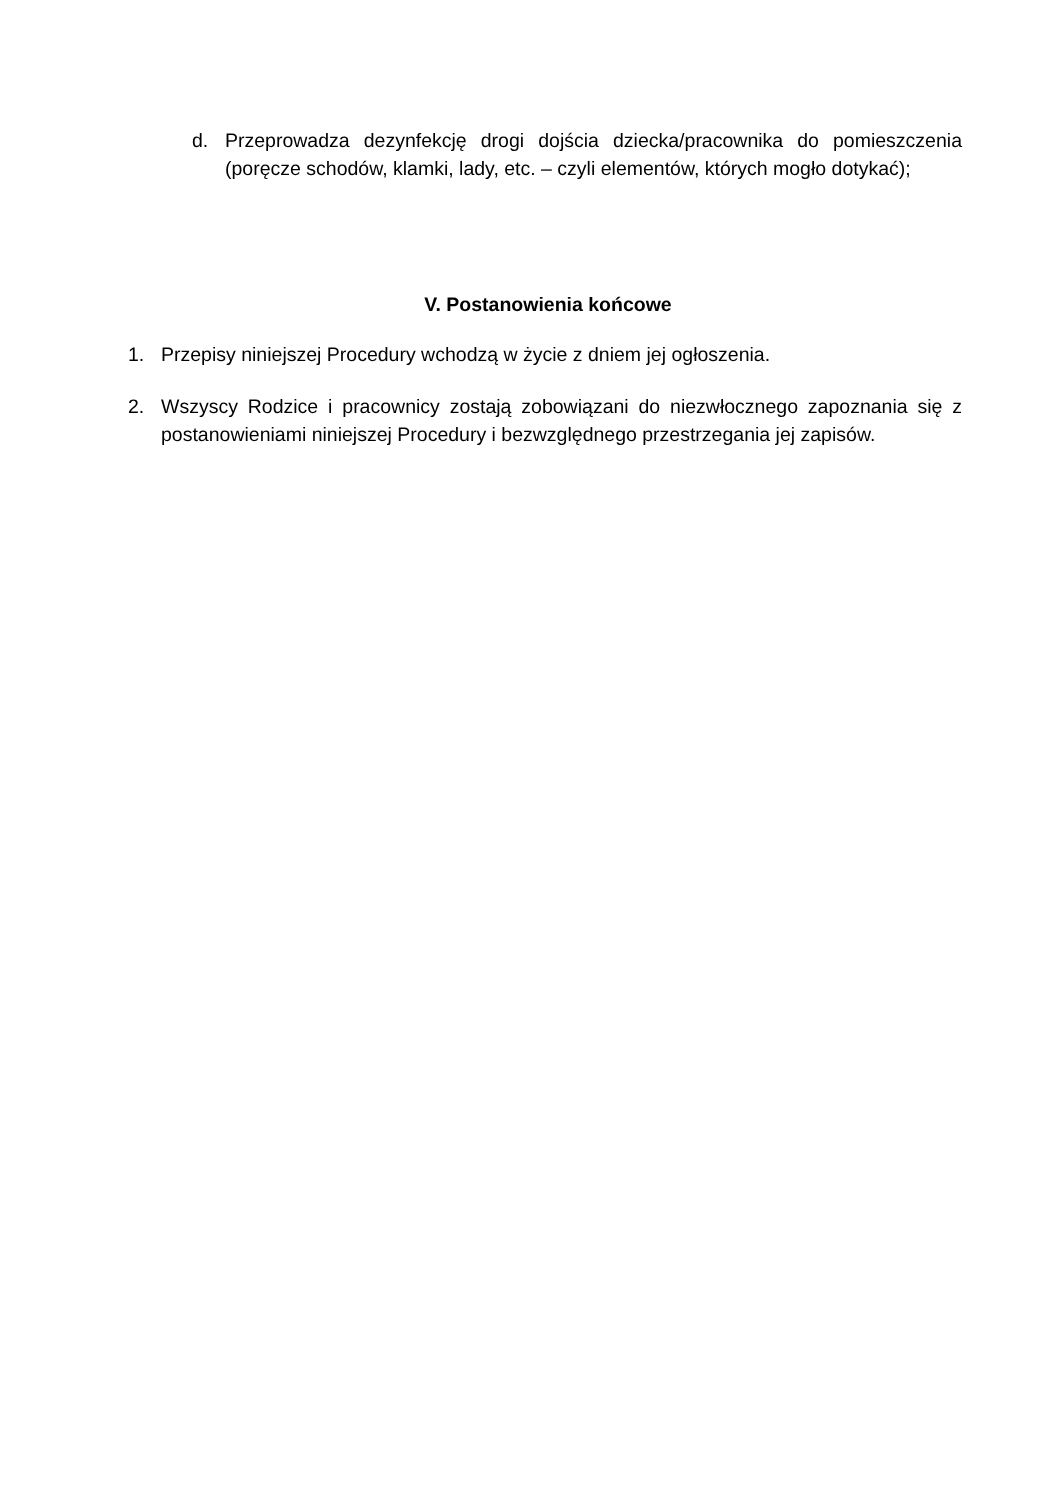d. Przeprowadza dezynfekcję drogi dojścia dziecka/pracownika do pomieszczenia (poręcze schodów, klamki, lady, etc. – czyli elementów, których mogło dotykać);
V. Postanowienia końcowe
1. Przepisy niniejszej Procedury wchodzą w życie z dniem jej ogłoszenia.
2. Wszyscy Rodzice i pracownicy zostają zobowiązani do niezwłocznego zapoznania się z postanowieniami niniejszej Procedury i bezwzględnego przestrzegania jej zapisów.